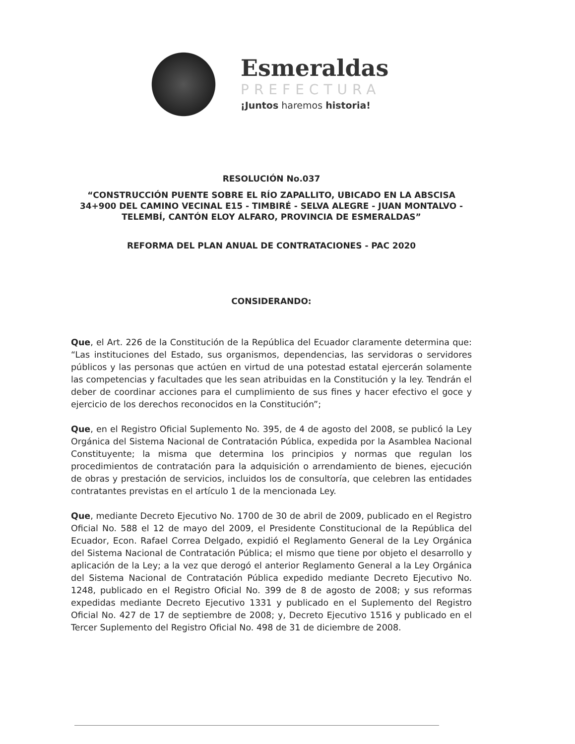Esmeraldas
PREFECTURA
¡Juntos haremos historia!
RESOLUCIÓN No.037
“CONSTRUCCIÓN PUENTE SOBRE EL RÍO ZAPALLITO, UBICADO EN LA ABSCISA 34+900 DEL CAMINO VECINAL E15 - TIMBIRÉ - SELVA ALEGRE - JUAN MONTALVO - TELEMBÍ, CANTÓN ELOY ALFARO, PROVINCIA DE ESMERALDAS”
REFORMA DEL PLAN ANUAL DE CONTRATACIONES - PAC 2020
CONSIDERANDO:
Que, el Art. 226 de la Constitución de la República del Ecuador claramente determina que: “Las instituciones del Estado, sus organismos, dependencias, las servidoras o servidores públicos y las personas que actúen en virtud de una potestad estatal ejercerán solamente las competencias y facultades que les sean atribuidas en la Constitución y la ley. Tendrán el deber de coordinar acciones para el cumplimiento de sus fines y hacer efectivo el goce y ejercicio de los derechos reconocidos en la Constitución”;
Que, en el Registro Oficial Suplemento No. 395, de 4 de agosto del 2008, se publicó la Ley Orgánica del Sistema Nacional de Contratación Pública, expedida por la Asamblea Nacional Constituyente; la misma que determina los principios y normas que regulan los procedimientos de contratación para la adquisición o arrendamiento de bienes, ejecución de obras y prestación de servicios, incluidos los de consultoría, que celebren las entidades contratantes previstas en el artículo 1 de la mencionada Ley.
Que, mediante Decreto Ejecutivo No. 1700 de 30 de abril de 2009, publicado en el Registro Oficial No. 588 el 12 de mayo del 2009, el Presidente Constitucional de la República del Ecuador, Econ. Rafael Correa Delgado, expidió el Reglamento General de la Ley Orgánica del Sistema Nacional de Contratación Pública; el mismo que tiene por objeto el desarrollo y aplicación de la Ley; a la vez que derogó el anterior Reglamento General a la Ley Orgánica del Sistema Nacional de Contratación Pública expedido mediante Decreto Ejecutivo No. 1248, publicado en el Registro Oficial No. 399 de 8 de agosto de 2008; y sus reformas expedidas mediante Decreto Ejecutivo 1331 y publicado en el Suplemento del Registro Oficial No. 427 de 17 de septiembre de 2008; y, Decreto Ejecutivo 1516 y publicado en el Tercer Suplemento del Registro Oficial No. 498 de 31 de diciembre de 2008.